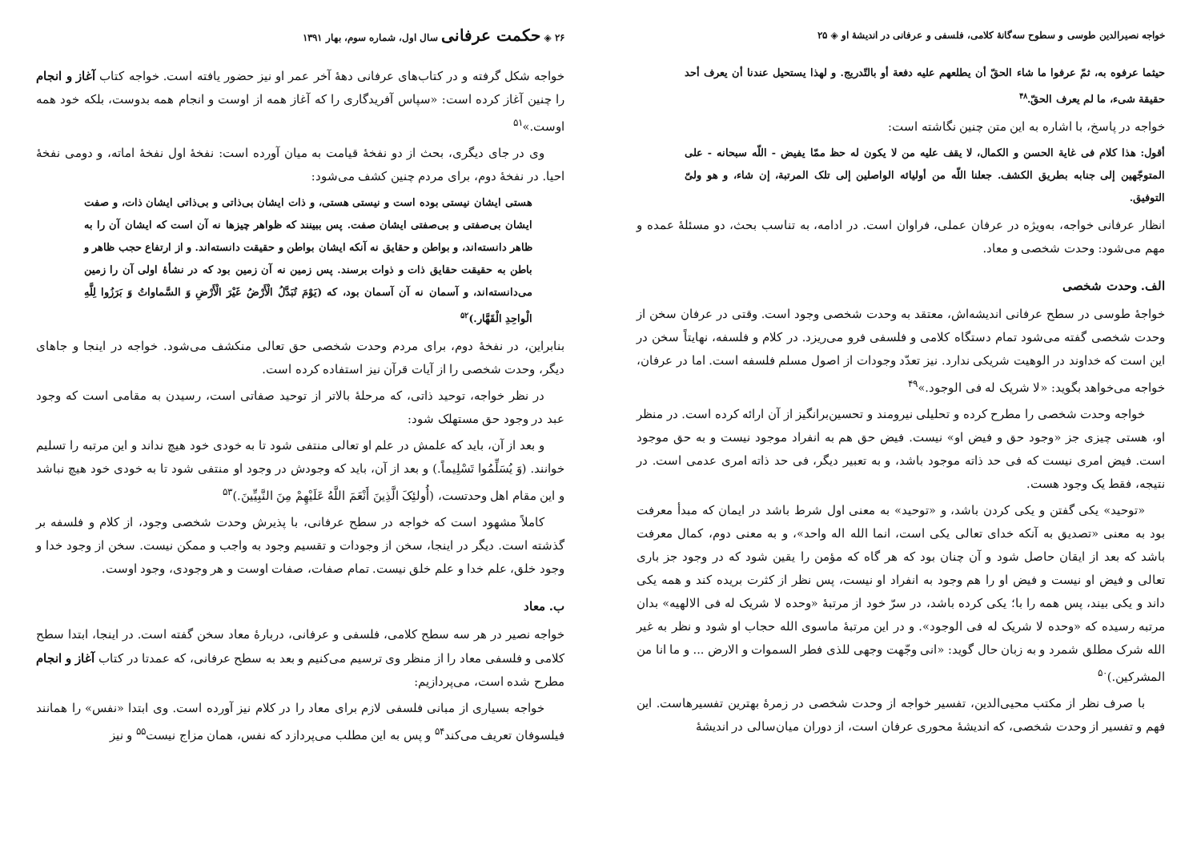خواجه نصیرالدین طوسی و سطوح سه‌گانهٔ کلامی، فلسفی و عرفانی در اندیشهٔ او ◈ ۲۵
حیثما عرفوه به، ثمّ عرفوا ما شاء الحقّ أن یطلعهم علیه دفعة أو بالتّدریج. و لهذا یستحیل عندنا أن یعرف أحد حقیقة شیء، ما لم یعرف الحقّ.<sup>۴۸</sup>
خواجه در پاسخ، با اشاره به این متن چنین نگاشته است:
أقول: هذا کلام فی غایة الحسن و الکمال، لا یقف علیه من لا یکون له حظ ممّا یفیض - اللّه سبحانه - علی المتوجّهین إلی جنابه بطریق الکشف. جعلنا اللّه من أولیائه الواصلین إلی تلک المرتبة، إن شاء، و هو ولیّ التوفیق.
انظار عرفانی خواجه، به‌ویژه در عرفان عملی، فراوان است. در ادامه، به تناسب بحث، دو مسئلهٔ عمده و مهم می‌شود: وحدت شخصی و معاد.
الف. وحدت شخصی
خواجهٔ طوسی در سطح عرفانی اندیشه‌اش، معتقد به وحدت شخصی وجود است. وقتی در عرفان سخن از وحدت شخصی گفته می‌شود تمام دستگاه کلامی و فلسفی فرو می‌ریزد. در کلام و فلسفه، نهایتاً سخن در این است که خداوند در الوهیت شریکی ندارد. نیز تعدّد وجودات از اصول مسلم فلسفه است. اما در عرفان، خواجه می‌خواهد بگوید: «لا شریک له فی الوجود.»<sup>۴۹</sup>
خواجه وحدت شخصی را مطرح کرده و تحلیلی نیرومند و تحسین‌برانگیز از آن ارائه کرده است. در منظر او، هستی چیزی جز «وجود حق و فیض او» نیست. فیض حق هم به انفراد موجود نیست و به حق موجود است. فیض امری نیست که فی حد ذاته موجود باشد، و به تعبیر دیگر، فی حد ذاته امری عدمی است. در نتیجه، فقط یک وجود هست.
«توحید» یکی گفتن و یکی کردن باشد، و «توحید» به معنی اول شرط باشد در ایمان که مبدأ معرفت بود به معنی «تصدیق به آنکه خدای تعالی یکی است، انما الله اله واحد»، و به معنی دوم، کمال معرفت باشد که بعد از ایقان حاصل شود و آن چنان بود که هر گاه که مؤمن را یقین شود که در وجود جز باری تعالی و فیض او نیست و فیض او را هم وجود به انفراد او نیست، پس نظر از کثرت بریده کند و همه یکی داند و یکی بیند، پس همه را با؛ یکی کرده باشد، در سرّ خود از مرتبهٔ «وحده لا شریک له فی الالهیه» بدان مرتبه رسیده که «وحده لا شریک له فی الوجود». و در این مرتبهٔ ماسوی الله حجاب او شود و نظر به غیر الله شرک مطلق شمرد و به زبان حال گوید: «انی وجّهت وجهی للذی فطر السموات و الارض ... و ما انا من المشرکین.)<sup>۵۰</sup>
با صرف نظر از مکتب محیی‌الدین، تفسیر خواجه از وحدت شخصی در زمرهٔ بهترین تفسیرهاست. این فهم و تفسیر از وحدت شخصی، که اندیشهٔ محوری عرفان است، از دوران میان‌سالی در اندیشهٔ
۲۶ ◈ حکمت عرفانی سال اول، شماره سوم، بهار ۱۳۹۱
خواجه شکل گرفته و در کتاب‌های عرفانی دهۀ آخر عمر او نیز حضور یافته است. خواجه کتاب آغاز و انجام را چنین آغاز کرده است: «سپاس آفریدگاری را که آغاز همه از اوست و انجام همه بدوست، بلکه خود همه اوست.»<sup>۵۱</sup>
وی در جای دیگری، بحث از دو نفخهٔ قیامت به میان آورده است: نفخهٔ اول نفخهٔ اماته، و دومی نفخهٔ احیا. در نفخهٔ دوم، برای مردم چنین کشف می‌شود:
هستی ایشان نیستی بوده است و نیستی هستی، و ذات ایشان بی‌ذاتی و بی‌ذاتی ایشان ذات، و صفت ایشان بی‌صفتی و بی‌صفتی ایشان صفت. پس ببینند که ظواهر چیزها نه آن است که ایشان آن را به ظاهر دانسته‌اند، و بواطن و حقایق نه آنکه ایشان بواطن و حقیقت دانسته‌اند. و از ارتفاع حجب ظاهر و باطن به حقیقت حقایق ذات و ذوات برسند. پس زمین نه آن زمین بود که در نشأهٔ اولی آن را زمین می‌دانسته‌اند، و آسمان نه آن آسمان بود، که (یَوْمَ تُبَدَّلُ الْأَرْضُ غَیْرَ الْأَرْضِ وَ السَّماواتُ وَ بَرَزُوا لِلَّهِ الْواحِدِ الْقَهَّار.)<sup>۵۲</sup>
بنابراین، در نفخهٔ دوم، برای مردم وحدت شخصی حق تعالی منکشف می‌شود. خواجه در اینجا و جاهای دیگر، وحدت شخصی را از آیات قرآن نیز استفاده کرده است.
در نظر خواجه، توحید ذاتی، که مرحلهٔ بالاتر از توحید صفاتی است، رسیدن به مقامی است که وجود عبد در وجود حق مستهلک شود:
و بعد از آن، باید که علمش در علم او تعالی منتفی شود تا به خودی خود هیچ نداند و این مرتبه را تسلیم خوانند. (وَ یُسَلِّمُوا تَسْلِیماً.) و بعد از آن، باید که وجودش در وجود او منتفی شود تا به خودی خود هیچ نباشد و این مقام اهل وحدتست، (أُولئِکَ الَّذِینَ أَنْعَمَ اللَّهُ عَلَیْهِمْ مِنَ النَّبِیِّینَ.)<sup>۵۳</sup>
کاملاً مشهود است که خواجه در سطح عرفانی، با پذیرش وحدت شخصی وجود، از کلام و فلسفه بر گذشته است. دیگر در اینجا، سخن از وجودات و تقسیم وجود به واجب و ممکن نیست. سخن از وجود خدا و وجود خلق، علم خدا و علم خلق نیست. تمام صفات، صفات اوست و هر وجودی، وجود اوست.
ب. معاد
خواجه نصیر در هر سه سطح کلامی، فلسفی و عرفانی، دربارهٔ معاد سخن گفته است. در اینجا، ابتدا سطح کلامی و فلسفی معاد را از منظر وی ترسیم می‌کنیم و بعد به سطح عرفانی، که عمدتا در کتاب آغاز و انجام مطرح شده است، می‌پردازیم:
خواجه بسیاری از مبانی فلسفی لازم برای معاد را در کلام نیز آورده است. وی ابتدا «نفس» را همانند فیلسوفان تعریف می‌کند<sup>۵۴</sup> و پس به این مطلب می‌پردازد که نفس، همان مزاج نیست<sup>۵۵</sup> و نیز